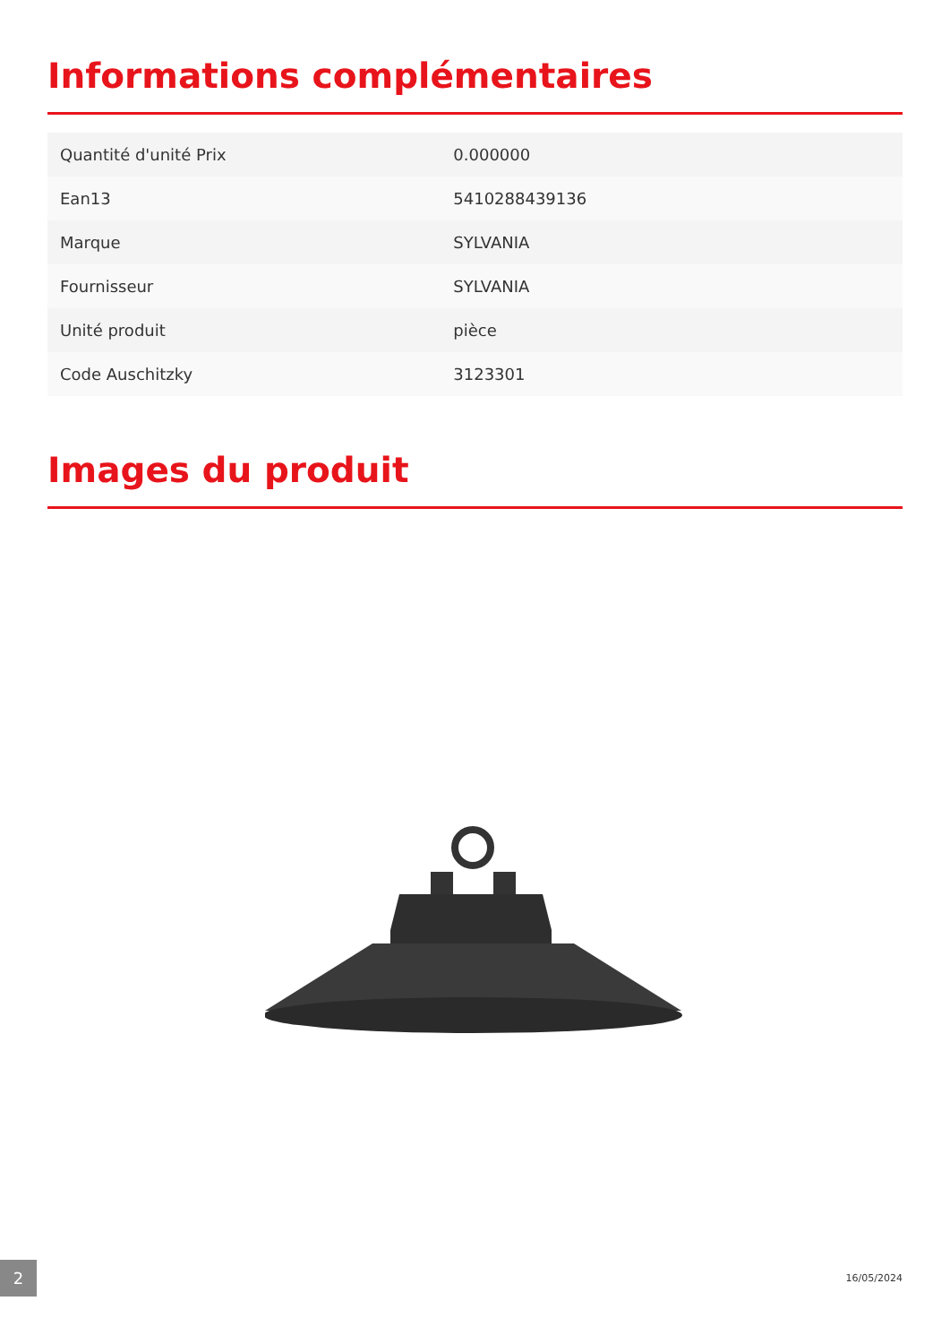Informations complémentaires
| Quantité d'unité Prix | 0.000000 |
| Ean13 | 5410288439136 |
| Marque | SYLVANIA |
| Fournisseur | SYLVANIA |
| Unité produit | pièce |
| Code Auschitzky | 3123301 |
Images du produit
2
16/05/2024